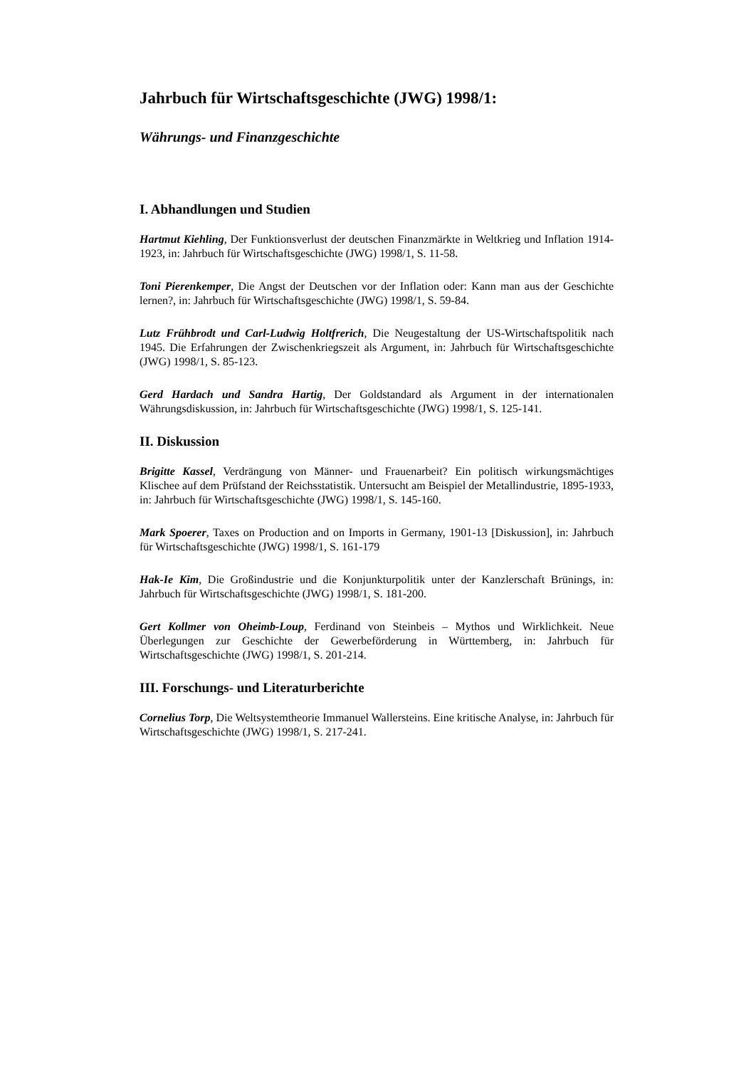Jahrbuch für Wirtschaftsgeschichte (JWG) 1998/1:
Währungs- und Finanzgeschichte
I. Abhandlungen und Studien
Hartmut Kiehling, Der Funktionsverlust der deutschen Finanzmärkte in Weltkrieg und Inflation 1914-1923, in: Jahrbuch für Wirtschaftsgeschichte (JWG) 1998/1, S. 11-58.
Toni Pierenkemper, Die Angst der Deutschen vor der Inflation oder: Kann man aus der Geschichte lernen?, in: Jahrbuch für Wirtschaftsgeschichte (JWG) 1998/1, S. 59-84.
Lutz Frühbrodt und Carl-Ludwig Holtfrerich, Die Neugestaltung der US-Wirtschaftspolitik nach 1945. Die Erfahrungen der Zwischenkriegszeit als Argument, in: Jahrbuch für Wirtschaftsgeschichte (JWG) 1998/1, S. 85-123.
Gerd Hardach und Sandra Hartig, Der Goldstandard als Argument in der internationalen Währungsdiskussion, in: Jahrbuch für Wirtschaftsgeschichte (JWG) 1998/1, S. 125-141.
II. Diskussion
Brigitte Kassel, Verdrängung von Männer- und Frauenarbeit? Ein politisch wirkungsmächtiges Klischee auf dem Prüfstand der Reichsstatistik. Untersucht am Beispiel der Metallindustrie, 1895-1933, in: Jahrbuch für Wirtschaftsgeschichte (JWG) 1998/1, S. 145-160.
Mark Spoerer, Taxes on Production and on Imports in Germany, 1901-13 [Diskussion], in: Jahrbuch für Wirtschaftsgeschichte (JWG) 1998/1, S. 161-179
Hak-Ie Kim, Die Großindustrie und die Konjunkturpolitik unter der Kanzlerschaft Brünings, in: Jahrbuch für Wirtschaftsgeschichte (JWG) 1998/1, S. 181-200.
Gert Kollmer von Oheimb-Loup, Ferdinand von Steinbeis – Mythos und Wirklichkeit. Neue Überlegungen zur Geschichte der Gewerbeförderung in Württemberg, in: Jahrbuch für Wirtschaftsgeschichte (JWG) 1998/1, S. 201-214.
III. Forschungs- und Literaturberichte
Cornelius Torp, Die Weltsystemtheorie Immanuel Wallersteins. Eine kritische Analyse, in: Jahrbuch für Wirtschaftsgeschichte (JWG) 1998/1, S. 217-241.